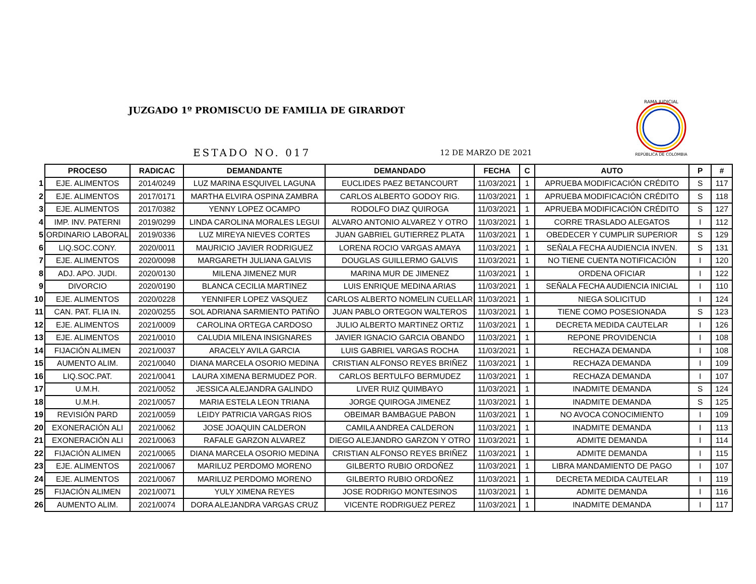JUZGADO 1º PROMISCUO DE FAMILIA DE GIRARDOT
ESTADO NO. 017
12 DE MARZO DE 2021
RAMA JUDICIAL
REPÚBLICA DE COLOMBIA
| | PROCESO | RADICAC | DEMANDANTE | DEMANDADO | FECHA | C | AUTO | P | # |
| --- | --- | --- | --- | --- | --- | --- | --- | --- | --- |
| 1 | EJE. ALIMENTOS | 2014/0249 | LUZ MARINA ESQUIVEL LAGUNA | EUCLIDES PAEZ BETANCOURT | 11/03/2021 | 1 | APRUEBA MODIFICACIÓN CRÉDITO | S | 117 |
| 2 | EJE. ALIMENTOS | 2017/0171 | MARTHA ELVIRA OSPINA ZAMBRA | CARLOS ALBERTO GODOY RIG. | 11/03/2021 | 1 | APRUEBA MODIFICACIÓN CRÉDITO | S | 118 |
| 3 | EJE. ALIMENTOS | 2017/0382 | YENNY LOPEZ OCAMPO | RODOLFO DIAZ QUIROGA | 11/03/2021 | 1 | APRUEBA MODIFICACIÓN CRÉDITO | S | 127 |
| 4 | IMP. INV. PATERNI | 2019/0299 | LINDA CAROLINA MORALES LEGUI | ALVARO ANTONIO ALVAREZ Y OTRO | 11/03/2021 | 1 | CORRE TRASLADO ALEGATOS | I | 112 |
| 5 | ORDINARIO LABORAL | 2019/0336 | LUZ MIREYA NIEVES CORTES | JUAN GABRIEL GUTIERREZ PLATA | 11/03/2021 | 1 | OBEDECER Y CUMPLIR SUPERIOR | S | 129 |
| 6 | LIQ.SOC.CONY. | 2020/0011 | MAURICIO JAVIER RODRIGUEZ | LORENA ROCIO VARGAS AMAYA | 11/03/2021 | 1 | SEÑALA FECHA AUDIENCIA INVEN. | S | 131 |
| 7 | EJE. ALIMENTOS | 2020/0098 | MARGARETH JULIANA GALVIS | DOUGLAS GUILLERMO GALVIS | 11/03/2021 | 1 | NO TIENE CUENTA NOTIFICACIÓN | I | 120 |
| 8 | ADJ. APO. JUDI. | 2020/0130 | MILENA JIMENEZ MUR | MARINA MUR DE JIMENEZ | 11/03/2021 | 1 | ORDENA OFICIAR | I | 122 |
| 9 | DIVORCIO | 2020/0190 | BLANCA CECILIA MARTINEZ | LUIS ENRIQUE MEDINA ARIAS | 11/03/2021 | 1 | SEÑALA FECHA AUDIENCIA INICIAL | I | 110 |
| 10 | EJE. ALIMENTOS | 2020/0228 | YENNIFER LOPEZ VASQUEZ | CARLOS ALBERTO NOMELIN CUELLAR | 11/03/2021 | 1 | NIEGA SOLICITUD | I | 124 |
| 11 | CAN. PAT. FLIA IN. | 2020/0255 | SOL ADRIANA SARMIENTO PATIÑO | JUAN PABLO ORTEGON WALTEROS | 11/03/2021 | 1 | TIENE COMO POSESIONADA | S | 123 |
| 12 | EJE. ALIMENTOS | 2021/0009 | CAROLINA ORTEGA CARDOSO | JULIO ALBERTO MARTINEZ ORTIZ | 11/03/2021 | 1 | DECRETA MEDIDA CAUTELAR | I | 126 |
| 13 | EJE. ALIMENTOS | 2021/0010 | CALUDIA MILENA INSIGNARES | JAVIER IGNACIO GARCIA OBANDO | 11/03/2021 | 1 | REPONE PROVIDENCIA | I | 108 |
| 14 | FIJACIÓN ALIMEN | 2021/0037 | ARACELY AVILA GARCIA | LUIS GABRIEL VARGAS ROCHA | 11/03/2021 | 1 | RECHAZA DEMANDA | I | 108 |
| 15 | AUMENTO ALIM. | 2021/0040 | DIANA MARCELA OSORIO MEDINA | CRISTIAN ALFONSO REYES BRIÑEZ | 11/03/2021 | 1 | RECHAZA DEMANDA | I | 109 |
| 16 | LIQ.SOC.PAT. | 2021/0041 | LAURA XIMENA BERMUDEZ POR. | CARLOS BERTULFO BERMUDEZ | 11/03/2021 | 1 | RECHAZA DEMANDA | I | 107 |
| 17 | U.M.H. | 2021/0052 | JESSICA ALEJANDRA GALINDO | LIVER RUIZ QUIMBAYO | 11/03/2021 | 1 | INADMITE DEMANDA | S | 124 |
| 18 | U.M.H. | 2021/0057 | MARIA ESTELA LEON TRIANA | JORGE QUIROGA JIMENEZ | 11/03/2021 | 1 | INADMITE DEMANDA | S | 125 |
| 19 | REVISIÓN PARD | 2021/0059 | LEIDY PATRICIA VARGAS RIOS | OBEIMAR BAMBAGUE PABON | 11/03/2021 | 1 | NO AVOCA CONOCIMIENTO | I | 109 |
| 20 | EXONERACIÓN ALI | 2021/0062 | JOSE JOAQUIN CALDERON | CAMILA ANDREA CALDERON | 11/03/2021 | 1 | INADMITE DEMANDA | I | 113 |
| 21 | EXONERACIÓN ALI | 2021/0063 | RAFALE GARZON ALVAREZ | DIEGO ALEJANDRO GARZON Y OTRO | 11/03/2021 | 1 | ADMITE DEMANDA | I | 114 |
| 22 | FIJACIÓN ALIMEN | 2021/0065 | DIANA MARCELA OSORIO MEDINA | CRISTIAN ALFONSO REYES BRIÑEZ | 11/03/2021 | 1 | ADMITE DEMANDA | I | 115 |
| 23 | EJE. ALIMENTOS | 2021/0067 | MARILUZ PERDOMO MORENO | GILBERTO RUBIO ORDOÑEZ | 11/03/2021 | 1 | LIBRA MANDAMIENTO DE PAGO | I | 107 |
| 24 | EJE. ALIMENTOS | 2021/0067 | MARILUZ PERDOMO MORENO | GILBERTO RUBIO ORDOÑEZ | 11/03/2021 | 1 | DECRETA MEDIDA CAUTELAR | I | 119 |
| 25 | FIJACIÓN ALIMEN | 2021/0071 | YULY XIMENA REYES | JOSE RODRIGO MONTESINOS | 11/03/2021 | 1 | ADMITE DEMANDA | I | 116 |
| 26 | AUMENTO ALIM. | 2021/0074 | DORA ALEJANDRA VARGAS CRUZ | VICENTE RODRIGUEZ PEREZ | 11/03/2021 | 1 | INADMITE DEMANDA | I | 117 |